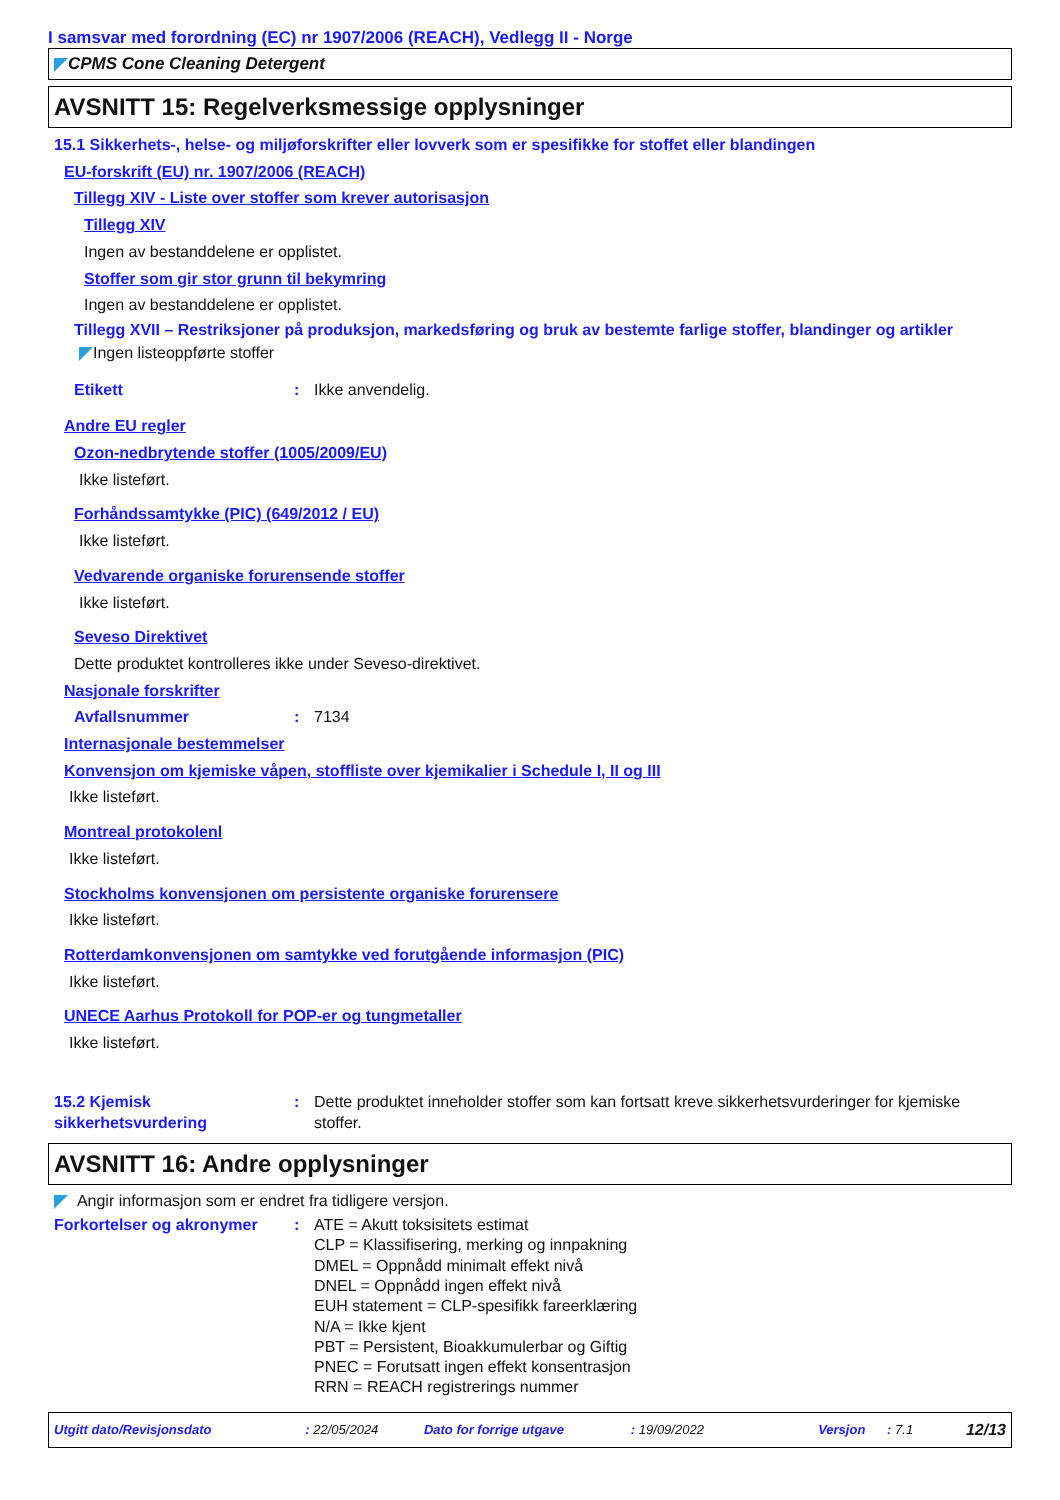I samsvar med forordning (EC) nr 1907/2006 (REACH), Vedlegg II - Norge
CPMS Cone Cleaning Detergent
AVSNITT 15: Regelverksmessige opplysninger
15.1 Sikkerhets-, helse- og miljøforskrifter eller lovverk som er spesifikke for stoffet eller blandingen
EU-forskrift (EU) nr. 1907/2006 (REACH)
Tillegg XIV - Liste over stoffer som krever autorisasjon
Tillegg XIV
Ingen av bestanddelene er opplistet.
Stoffer som gir stor grunn til bekymring
Ingen av bestanddelene er opplistet.
Tillegg XVII – Restriksjoner på produksjon, markedsføring og bruk av bestemte farlige stoffer, blandinger og artikler
Ingen listeoppførte stoffer
Etikett: Ikke anvendelig.
Andre EU regler
Ozon-nedbrytende stoffer (1005/2009/EU)
Ikke listeført.
Forhåndssamtykke (PIC) (649/2012 / EU)
Ikke listeført.
Vedvarende organiske forurensende stoffer
Ikke listeført.
Seveso Direktivet
Dette produktet kontrolleres ikke under Seveso-direktivet.
Nasjonale forskrifter
Avfallsnummer: 7134
Internasjonale bestemmelser
Konvensjon om kjemiske våpen, stoffliste over kjemikalier i Schedule I, II og III
Ikke listeført.
Montreal protokolenl
Ikke listeført.
Stockholms konvensjonen om persistente organiske forurensere
Ikke listeført.
Rotterdamkonvensjonen om samtykke ved forutgående informasjon (PIC)
Ikke listeført.
UNECE Aarhus Protokoll for POP-er og tungmetaller
Ikke listeført.
15.2 Kjemisk sikkerhetsvurdering: Dette produktet inneholder stoffer som kan fortsatt kreve sikkerhetsvurderinger for kjemiske stoffer.
AVSNITT 16: Andre opplysninger
Angir informasjon som er endret fra tidligere versjon.
Forkortelser og akronymer: ATE = Akutt toksisitets estimat
CLP = Klassifisering, merking og innpakning
DMEL = Oppnådd minimalt effekt nivå
DNEL = Oppnådd ingen effekt nivå
EUH statement = CLP-spesifikk fareerklæring
N/A = Ikke kjent
PBT = Persistent, Bioakkumulerbar og Giftig
PNEC = Forutsatt ingen effekt konsentrasjon
RRN = REACH registrerings nummer
Utgitt dato/Revisjonsdato: 22/05/2024 Dato for forrige utgave: 19/09/2022 Versjon: 7.1 12/13